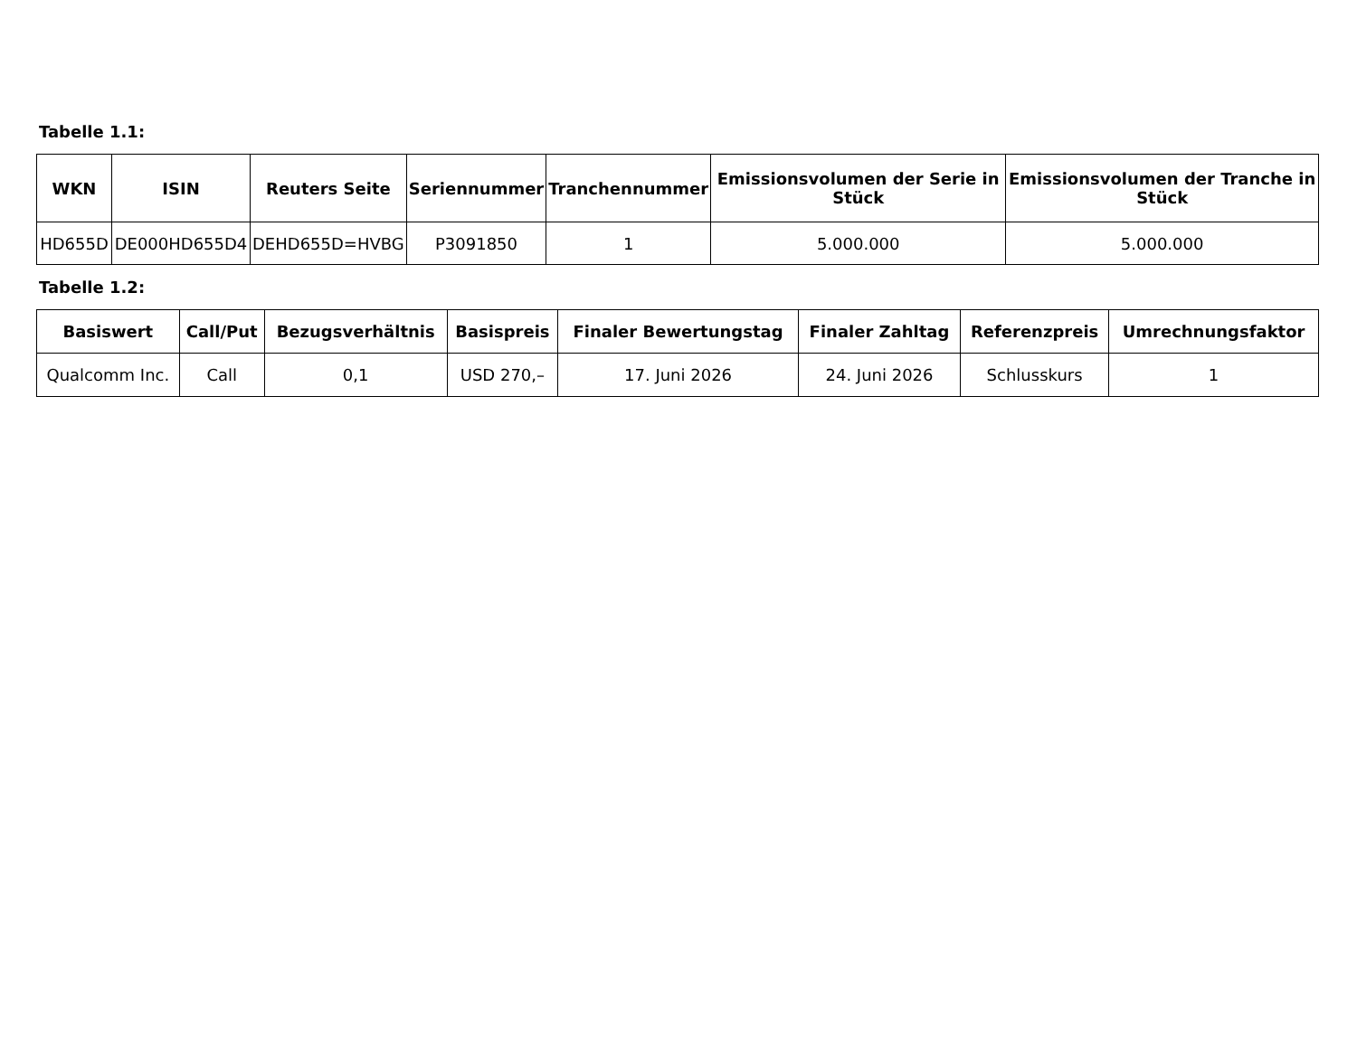Tabelle 1.1:
| WKN | ISIN | Reuters Seite | Seriennummer | Tranchennummer | Emissionsvolumen der Serie in Stück | Emissionsvolumen der Tranche in Stück |
| --- | --- | --- | --- | --- | --- | --- |
| HD655D | DE000HD655D4 | DEHD655D=HVBG | P3091850 | 1 | 5.000.000 | 5.000.000 |
Tabelle 1.2:
| Basiswert | Call/Put | Bezugsverhältnis | Basispreis | Finaler Bewertungstag | Finaler Zahltag | Referenzpreis | Umrechnungsfaktor |
| --- | --- | --- | --- | --- | --- | --- | --- |
| Qualcomm Inc. | Call | 0,1 | USD 270,– | 17. Juni 2026 | 24. Juni 2026 | Schlusskurs | 1 |